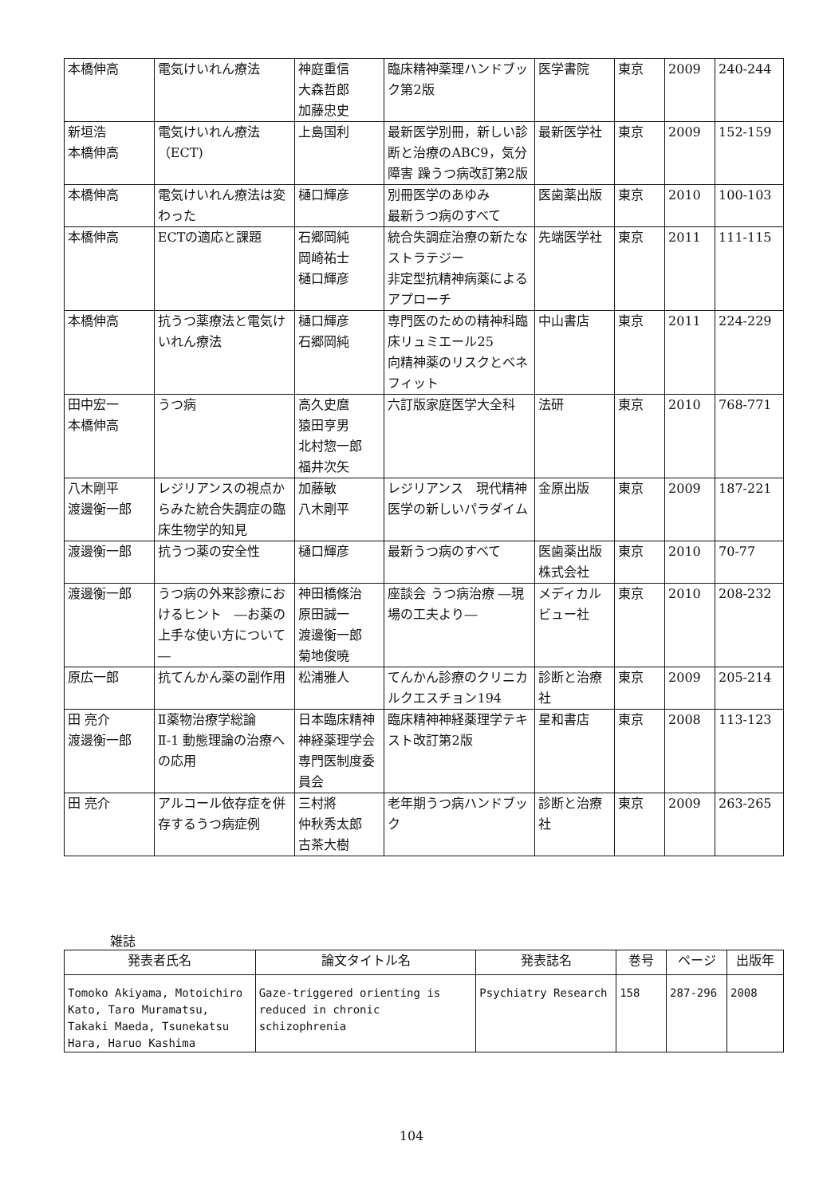| 本橋伸高 | 電気けいれん療法 | 神庭重信 大森哲郎 加藤忠史 | 臨床精神薬理ハンドブック第2版 | 医学書院 | 東京 | 2009 | 240-244 |
| 新垣浩 本橋伸高 | 電気けいれん療法（ECT) | 上島国利 | 最新医学別冊，新しい診断と治療のABC9，気分障害 躁うつ病改訂第2版 | 最新医学社 | 東京 | 2009 | 152-159 |
| 本橋伸高 | 電気けいれん療法は変わった | 樋口輝彦 | 別冊医学のあゆみ 最新うつ病のすべて | 医歯薬出版 | 東京 | 2010 | 100-103 |
| 本橋伸高 | ECTの適応と課題 | 石郷岡純 岡崎祐士 樋口輝彦 | 統合失調症治療の新たなストラテジー 非定型抗精神病薬によるアプローチ | 先端医学社 | 東京 | 2011 | 111-115 |
| 本橋伸高 | 抗うつ薬療法と電気けいれん療法 | 樋口輝彦 石郷岡純 | 専門医のための精神科臨床リュミエール25 向精神薬のリスクとベネフィット | 中山書店 | 東京 | 2011 | 224-229 |
| 田中宏一 本橋伸高 | うつ病 | 高久史麿 猿田亨男 北村惣一郎 福井次矢 | 六訂版家庭医学大全科 | 法研 | 東京 | 2010 | 768-771 |
| 八木剛平 渡邊衡一郎 | レジリアンスの視点からみた統合失調症の臨床生物学的知見 | 加藤敏 八木剛平 | レジリアンス 現代精神医学の新しいパラダイム | 金原出版 | 東京 | 2009 | 187-221 |
| 渡邊衡一郎 | 抗うつ薬の安全性 | 樋口輝彦 | 最新うつ病のすべて | 医歯薬出版株式会社 | 東京 | 2010 | 70-77 |
| 渡邊衡一郎 | うつ病の外来診療におけるヒント ―お薬の上手な使い方について― | 神田橋條治 原田誠一 渡邊衡一郎 菊地俊暁 | 座談会 うつ病治療 ―現場の工夫より― | メディカルビュー社 | 東京 | 2010 | 208-232 |
| 原広一郎 | 抗てんかん薬の副作用 | 松浦雅人 | てんかん診療のクリニカルクエスチョン194 | 診断と治療社 | 東京 | 2009 | 205-214 |
| 田 亮介 渡邊衡一郎 | Ⅱ薬物治療学総論 Ⅱ-1 動態理論の治療への応用 | 日本臨床精神神経薬理学会専門医制度委員会 | 臨床精神神経薬理学テキスト改訂第2版 | 星和書店 | 東京 | 2008 | 113-123 |
| 田 亮介 | アルコール依存症を併存するうつ病症例 | 三村將 仲秋秀太郎 古茶大樹 | 老年期うつ病ハンドブック | 診断と治療社 | 東京 | 2009 | 263-265 |
雑誌
| 発表者氏名 | 論文タイトル名 | 発表誌名 | 巻号 | ページ | 出版年 |
| --- | --- | --- | --- | --- | --- |
| Tomoko Akiyama, Motoichiro Kato, Taro Muramatsu, Takaki Maeda, Tsunekatsu Hara, Haruo Kashima | Gaze-triggered orienting is reduced in chronic schizophrenia | Psychiatry Research | 158 | 287-296 | 2008 |
104